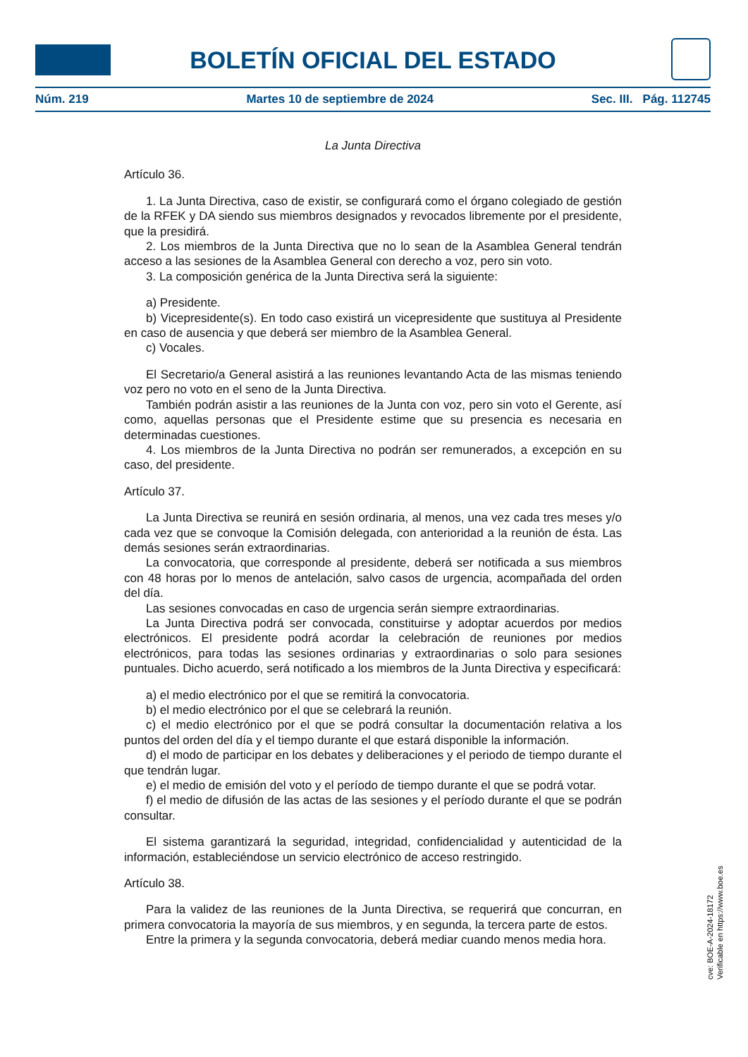BOLETÍN OFICIAL DEL ESTADO
Núm. 219 Martes 10 de septiembre de 2024 Sec. III. Pág. 112745
La Junta Directiva
Artículo 36.
1. La Junta Directiva, caso de existir, se configurará como el órgano colegiado de gestión de la RFEK y DA siendo sus miembros designados y revocados libremente por el presidente, que la presidirá.
2. Los miembros de la Junta Directiva que no lo sean de la Asamblea General tendrán acceso a las sesiones de la Asamblea General con derecho a voz, pero sin voto.
3. La composición genérica de la Junta Directiva será la siguiente:
a) Presidente.
b) Vicepresidente(s). En todo caso existirá un vicepresidente que sustituya al Presidente en caso de ausencia y que deberá ser miembro de la Asamblea General.
c) Vocales.
El Secretario/a General asistirá a las reuniones levantando Acta de las mismas teniendo voz pero no voto en el seno de la Junta Directiva.
También podrán asistir a las reuniones de la Junta con voz, pero sin voto el Gerente, así como, aquellas personas que el Presidente estime que su presencia es necesaria en determinadas cuestiones.
4. Los miembros de la Junta Directiva no podrán ser remunerados, a excepción en su caso, del presidente.
Artículo 37.
La Junta Directiva se reunirá en sesión ordinaria, al menos, una vez cada tres meses y/o cada vez que se convoque la Comisión delegada, con anterioridad a la reunión de ésta. Las demás sesiones serán extraordinarias.
La convocatoria, que corresponde al presidente, deberá ser notificada a sus miembros con 48 horas por lo menos de antelación, salvo casos de urgencia, acompañada del orden del día.
Las sesiones convocadas en caso de urgencia serán siempre extraordinarias.
La Junta Directiva podrá ser convocada, constituirse y adoptar acuerdos por medios electrónicos. El presidente podrá acordar la celebración de reuniones por medios electrónicos, para todas las sesiones ordinarias y extraordinarias o solo para sesiones puntuales. Dicho acuerdo, será notificado a los miembros de la Junta Directiva y especificará:
a) el medio electrónico por el que se remitirá la convocatoria.
b) el medio electrónico por el que se celebrará la reunión.
c) el medio electrónico por el que se podrá consultar la documentación relativa a los puntos del orden del día y el tiempo durante el que estará disponible la información.
d) el modo de participar en los debates y deliberaciones y el periodo de tiempo durante el que tendrán lugar.
e) el medio de emisión del voto y el período de tiempo durante el que se podrá votar.
f) el medio de difusión de las actas de las sesiones y el período durante el que se podrán consultar.
El sistema garantizará la seguridad, integridad, confidencialidad y autenticidad de la información, estableciéndose un servicio electrónico de acceso restringido.
Artículo 38.
Para la validez de las reuniones de la Junta Directiva, se requerirá que concurran, en primera convocatoria la mayoría de sus miembros, y en segunda, la tercera parte de estos.
Entre la primera y la segunda convocatoria, deberá mediar cuando menos media hora.
cve: BOE-A-2024-18172
Verificable en https://www.boe.es